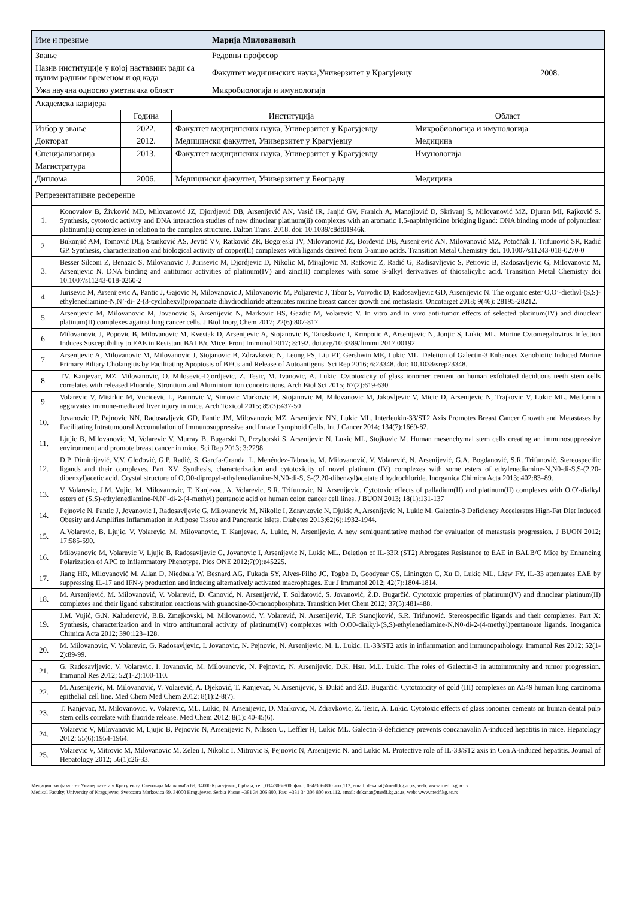| Име и презиме | Марија Миловановић | |
| Звање | Редовни професор | |
| Назив институције у којој наставник ради са пуним радним временом и од када | Факултет медицинских наука,Универзитет у Крагујевцу | 2008. |
| Ужа научна односно уметничка област | Микробиологија и имунологија | |
| Академска каријера | | | |
| | Година | Институција | Област |
| Избор у звање | 2022. | Факултет медицинских наука, Универзитет у Крагујевцу | Микробиологија и имунологија |
| Докторат | 2012. | Медицински факултет, Универзитет у Крагујевцу | Медицина |
| Специјализација | 2013. | Факултет медицинских наука, Универзитет у Крагујевцу | Имунологија |
| Магистратура | | | |
| Диплома | 2006. | Медицински факултет, Универзитет у Београду | Медицина |
| Репрезентативне референце | | | |
| 1. | Konovalov B, Živković MD, Milovanović JZ, Djordjević DB, Arsenijević AN, Vasić IR, Janjić GV, Franich A, Manojlović D, Skrivanj S, Milovanović MZ, Djuran MI, Rajković S. Synthesis, cytotoxic activity and DNA interaction studies of new dinuclear platinum(ii) complexes with an aromatic 1,5-naphthyridine bridging ligand: DNA binding mode of polynuclear platinum(ii) complexes in relation to the complex structure. Dalton Trans. 2018. doi: 10.1039/c8dt01946k. |
| 2. | Bukonjić AM, Tomović DLj, Stanković AS, Jevtić VV, Ratković ZR, Bogojeski JV, Milovanović JZ, Đorđević DB, Arsenijević AN, Milovanović MZ, Potočňák I, Trifunović SR, Radić GP. Synthesis, characterization and biological activity of copper(II) complexes with ligands derived from β-amino acids. Transition Metal Chemistry doi. 10.1007/s11243-018-0270-0 |
| 3. | Besser Silconi Z, Benazic S, Milovanovic J, Jurisevic M, Djordjevic D, Nikolic M, Mijajlovic M, Ratkovic Z, Radić G, Radisavljevic S, Petrovic B, Radosavljevic G, Milovanovic M, Arsenijevic N. DNA binding and antitumor activities of platinum(IV) and zinc(II) complexes with some S-alkyl derivatives of thiosalicylic acid. Transition Metal Chemistry doi 10.1007/s11243-018-0260-2 |
| 4. | Jurisevic M, Arsenijevic A, Pantic J, Gajovic N, Milovanovic J, Milovanovic M, Poljarevic J, Tibor S, Vojvodic D, Radosavljevic GD, Arsenijevic N. The organic ester O,O’-diethyl-(S,S)-ethylenediamine-N,N’-di- 2-(3-cyclohexyl)propanoate dihydrochloride attenuates murine breast cancer growth and metastasis. Oncotarget 2018; 9(46): 28195-28212. |
| 5. | Arsenijevic M, Milovanovic M, Jovanovic S, Arsenijevic N, Markovic BS, Gazdic M, Volarevic V. In vitro and in vivo anti-tumor effects of selected platinum(IV) and dinuclear platinum(II) complexes against lung cancer cells. J Biol Inorg Chem 2017; 22(6):807-817. |
| 6. | Milovanovic J, Popovic B, Milovanovic M, Kvestak D, Arsenijevic A, Stojanovic B, Tanaskovic I, Krmpotic A, Arsenijevic N, Jonjic S, Lukic ML. Murine Cytomegalovirus Infection Induces Susceptibility to EAE in Resistant BALB/c Mice. Front Immunol 2017; 8:192. doi.org/10.3389/fimmu.2017.00192 |
| 7. | Arsenijevic A, Milovanovic M, Milovanovic J, Stojanovic B, Zdravkovic N, Leung PS, Liu FT, Gershwin ME, Lukic ML. Deletion of Galectin-3 Enhances Xenobiotic Induced Murine Primary Biliary Cholangitis by Facilitating Apoptosis of BECs and Release of Autoantigens. Sci Rep 2016; 6:23348. doi: 10.1038/srep23348. |
| 8. | TV. Kanjevac, MZ. Milovanovic, O. Milosevic-Djordjevic, Z. Tesic, M. Ivanovic, A. Lukic. Cytotoxicity of glass ionomer cement on human exfoliated deciduous teeth stem cells correlates with released Fluoride, Strontium and Aluminium ion concetrations. Arch Biol Sci 2015; 67(2):619-630 |
| 9. | Volarevic V, Misirkic M, Vucicevic L, Paunovic V, Simovic Markovic B, Stojanovic M, Milovanovic M, Jakovljevic V, Micic D, Arsenijevic N, Trajkovic V, Lukic ML. Metformin aggravates immune-mediated liver injury in mice. Arch Toxicol 2015; 89(3):437-50 |
| 10. | Jovanovic IP, Pejnovic NN, Radosavljevic GD, Pantic JM, Milovanovic MZ, Arsenijevic NN, Lukic ML. Interleukin-33/ST2 Axis Promotes Breast Cancer Growth and Metastases by Facilitating Intratumoural Accumulation of Immunosuppressive and Innate Lymphoid Cells. Int J Cancer 2014; 134(7):1669-82. |
| 11. | Ljujic B, Milovanovic M, Volarevic V, Murray B, Bugarski D, Przyborski S, Arsenijevic N, Lukic ML, Stojkovic M. Human mesenchymal stem cells creating an immunosuppressive environment and promote breast cancer in mice. Sci Rep 2013; 3:2298. |
| 12. | D.P. Dimitrijević, V.V. Glođović, G.P. Radić, S. García-Granda, L. Menéndez-Taboada, M. Milovanović, V. Volarević, N. Arsenijević, G.A. Bogdanović, S.R. Trifunović. Stereospecific ligands and their complexes. Part XV. Synthesis, characterization and cytotoxicity of novel platinum (IV) complexes with some esters of ethylenediamine-N,N0-di-S,S-(2,20-dibenzyl)acetic acid. Crystal structure of O,O0-dipropyl-ethylenediamine-N,N0-di-S, S-(2,20-dibenzyl)acetate dihydrochloride. Inorganica Chimica Acta 2013; 402:83–89. |
| 13. | V. Volarevic, J.M. Vujic, M. Milovanovic, T. Kanjevac, A. Volarevic, S.R. Trifunovic, N. Arsenijevic. Cytotoxic effects of palladium(II) and platinum(II) complexes with O,O'-dialkyl esters of (S,S)-ethylenediamine-N,N’-di-2-(4-methyl) pentanoic acid on human colon cancer cell lines. J BUON 2013; 18(1):131-137 |
| 14. | Pejnovic N, Pantic J, Jovanovic I, Radosavljevic G, Milovanovic M, Nikolic I, Zdravkovic N, Djukic A, Arsenijevic N, Lukic M. Galectin-3 Deficiency Accelerates High-Fat Diet Induced Obesity and Amplifies Inflammation in Adipose Tissue and Pancreatic Islets. Diabetes 2013;62(6):1932-1944. |
| 15. | A.Volarevic, B. Ljujic, V. Volarevic, M. Milovanovic, T. Kanjevac, A. Lukic, N. Arsenijevic. A new semiquantitative method for evaluation of metastasis progression. J BUON 2012; 17:585-590. |
| 16. | Milovanovic M, Volarevic V, Ljujic B, Radosavljevic G, Jovanovic I, Arsenijevic N, Lukic ML. Deletion of IL-33R (ST2) Abrogates Resistance to EAE in BALB/C Mice by Enhancing Polarization of APC to Inflammatory Phenotype. Plos ONE 2012;7(9):e45225. |
| 17. | Jiang HR, Milovanović M, Allan D, Niedbala W, Besnard AG, Fukada SY, Alves-Filho JC, Togbe D, Goodyear CS, Linington C, Xu D, Lukic ML, Liew FY. IL-33 attenuates EAE by suppressing IL-17 and IFN-γ production and inducing alternatively activated macrophages. Eur J Immunol 2012; 42(7):1804-1814. |
| 18. | M. Arsenijević, M. Milovanović, V. Volarević, D. Čanović, N. Arsenijević, T. Soldatović, S. Jovanović, Ž.D. Bugarčić. Cytotoxic properties of platinum(IV) and dinuclear platinum(II) complexes and their ligand substitution reactions with guanosine-50-monophosphate. Transition Met Chem 2012; 37(5):481-488. |
| 19. | J.M. Vujić, G.N. Kaluđerović, B.B. Zmejkovski, M. Milovanović, V. Volarević, N. Arsenijević, T.P. Stanojković, S.R. Trifunović. Stereospecific ligands and their complexes. Part X: Synthesis, characterization and in vitro antitumoral activity of platinum(IV) complexes with O,O0-dialkyl-(S,S)-ethylenediamine-N,N0-di-2-(4-methyl)pentanoate ligands. Inorganica Chimica Acta 2012; 390:123–128. |
| 20. | M. Milovanovic, V. Volarevic, G. Radosavljevic, I. Jovanovic, N. Pejnovic, N. Arsenijevic, M. L. Lukic. IL-33/ST2 axis in inflammation and immunopathology. Immunol Res 2012; 52(1-2):89-99. |
| 21. | G. Radosavljevic, V. Volarevic, I. Jovanovic, M. Milovanovic, N. Pejnovic, N. Arsenijevic, D.K. Hsu, M.L. Lukic. The roles of Galectin-3 in autoimmunity and tumor progression. Immunol Res 2012; 52(1-2):100-110. |
| 22. | M. Arsenijević, M. Milovanović, V. Volarević, A. Djeković, T. Kanjevac, N. Arsenijević, S. Đukić and ŽD. Bugarčić. Cytotoxicity of gold (III) complexes on A549 human lung carcinoma epithelial cell line. Med Chem Med Chem 2012; 8(1):2-8(7). |
| 23. | T. Kanjevac, M. Milovanovic, V. Volarevic, ML. Lukic, N. Arsenijevic, D. Markovic, N. Zdravkovic, Z. Tesic, A. Lukic. Cytotoxic effects of glass ionomer cements on human dental pulp stem cells correlate with fluoride release. Med Chem 2012; 8(1): 40-45(6). |
| 24. | Volarevic V, Milovanovic M, Ljujic B, Pejnovic N, Arsenijevic N, Nilsson U, Leffler H, Lukic ML. Galectin-3 deficiency prevents concanavalin A-induced hepatitis in mice. Hepatology 2012; 55(6):1954-1964. |
| 25. | Volarevic V, Mitrovic M, Milovanovic M, Zelen I, Nikolic I, Mitrovic S, Pejnovic N, Arsenijevic N. and Lukic M. Protective role of IL-33/ST2 axis in Con A-induced hepatitis. Journal of Hepatology 2012; 56(1):26-33. |
Медицински факултет Универзитета у Крагујевцу, Светозара Марковића 69, 34000 Крагујевац, Србија, тел.:034/306-800, факс: 034/306-800 лок.112, email: dekanat@medf.kg.ac.rs, web: www.medf.kg.ac.rs
Medical Faculty, University of Kragujevac, Svetozara Markovica 69, 34000 Kragujevac, Serbia Phone +381 34 306 800, Fax: +381 34 306 800 ext.112, email: dekanat@medf.kg.ac.rs, web: www.medf.kg.ac.rs